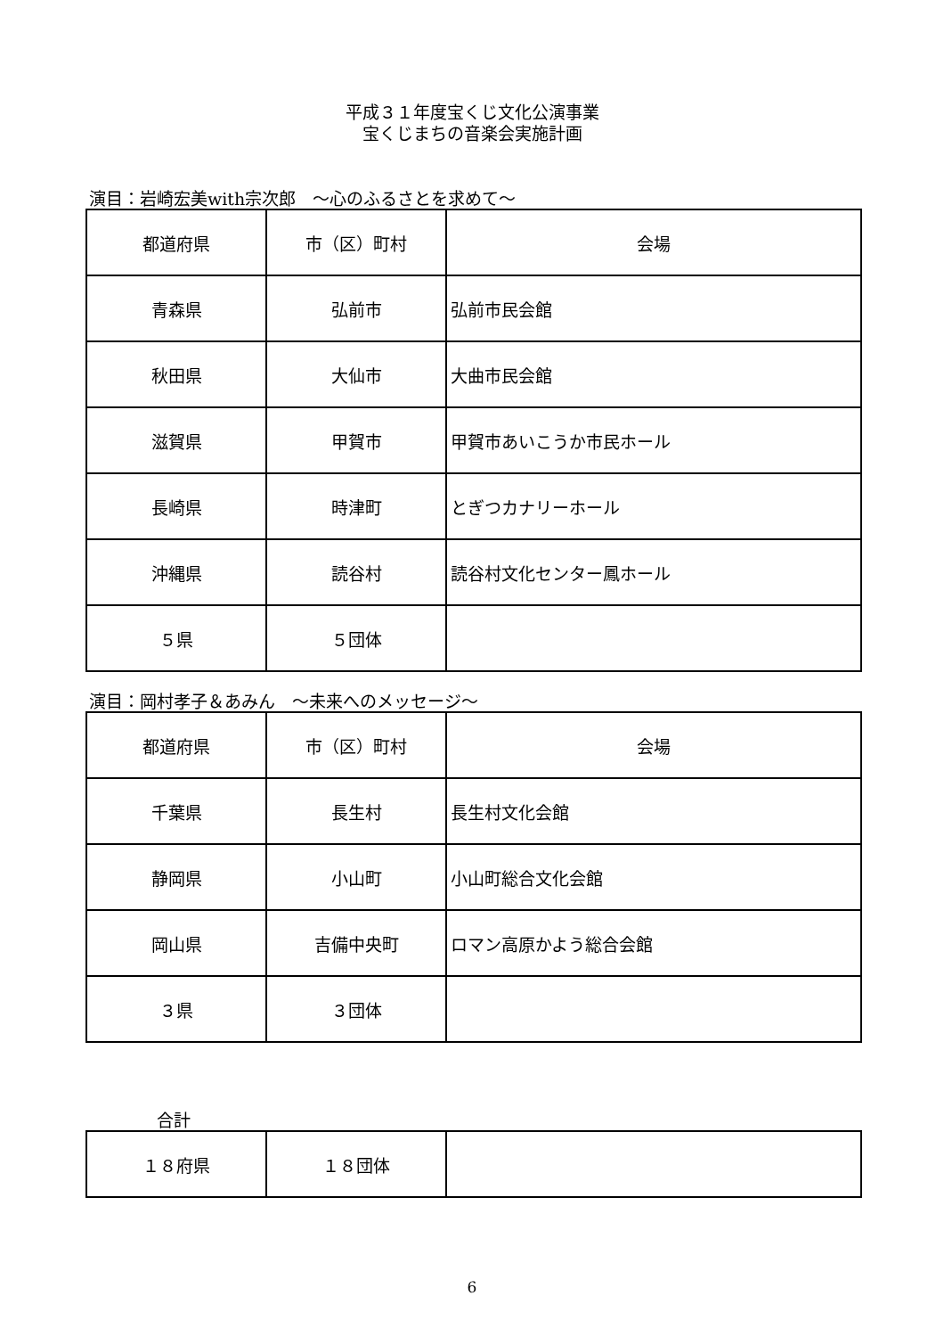平成３１年度宝くじ文化公演事業
宝くじまちの音楽会実施計画
演目：岩崎宏美with宗次郎　～心のふるさとを求めて～
| 都道府県 | 市（区）町村 | 会場 |
| 青森県 | 弘前市 | 弘前市民会館 |
| 秋田県 | 大仙市 | 大曲市民会館 |
| 滋賀県 | 甲賀市 | 甲賀市あいこうか市民ホール |
| 長崎県 | 時津町 | とぎつカナリーホール |
| 沖縄県 | 読谷村 | 読谷村文化センター鳳ホール |
| ５県 | ５団体 | |
演目：岡村孝子＆あみん　～未来へのメッセージ～
| 都道府県 | 市（区）町村 | 会場 |
| 千葉県 | 長生村 | 長生村文化会館 |
| 静岡県 | 小山町 | 小山町総合文化会館 |
| 岡山県 | 吉備中央町 | ロマン高原かよう総合会館 |
| ３県 | ３団体 | |
合計
| １８府県 | １８団体 | |
6